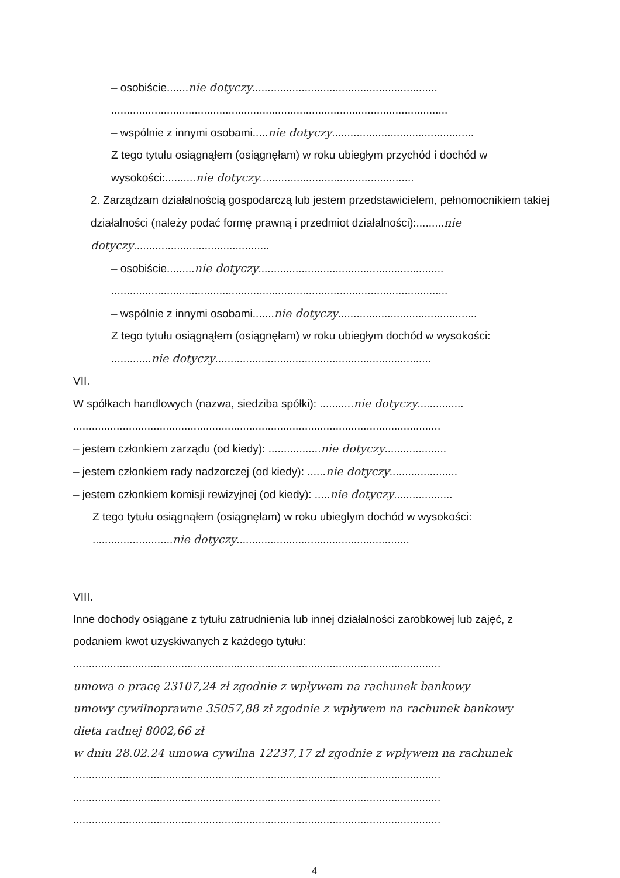– osobiście.......nie dotyczy............................................................
.............................................................................................................
– wspólnie z innymi osobami.....nie dotyczy..............................................
Z tego tytułu osiągnąłem (osiągnęłam) w roku ubiegłym przychód i dochód w wysokości:..........nie dotyczy..................................................
2. Zarządzam działalnością gospodarczą lub jestem przedstawicielem, pełnomocnikiem takiej działalności (należy podać formę prawną i przedmiot działalności):.........nie dotyczy............................................
– osobiście.........nie dotyczy............................................................
.............................................................................................................
– wspólnie z innymi osobami.......nie dotyczy.............................................
Z tego tytułu osiągnąłem (osiągnęłam) w roku ubiegłym dochód w wysokości:
.............nie dotyczy......................................................................
VII.
W spółkach handlowych (nazwa, siedziba spółki): ...........nie dotyczy...............
.......................................................................................................................
– jestem członkiem zarządu (od kiedy): .................nie dotyczy....................
– jestem członkiem rady nadzorczej (od kiedy): ......nie dotyczy......................
– jestem członkiem komisji rewizyjnej (od kiedy): .....nie dotyczy...................
Z tego tytułu osiągnąłem (osiągnęłam) w roku ubiegłym dochód w wysokości:
..........................nie dotyczy........................................................
VIII.
Inne dochody osiągane z tytułu zatrudnienia lub innej działalności zarobkowej lub zajęć, z podaniem kwot uzyskiwanych z każdego tytułu:
.......................................................................................................................
umowa o pracę 23107,24 zł zgodnie z wpływem na rachunek bankowy
umowy cywilnoprawne 35057,88 zł zgodnie z wpływem na rachunek bankowy
dieta radnej 8002,66 zł
w dniu 28.02.24 umowa cywilna 12237,17 zł zgodnie z wpływem na rachunek
.......................................................................................................................
.......................................................................................................................
.......................................................................................................................
4